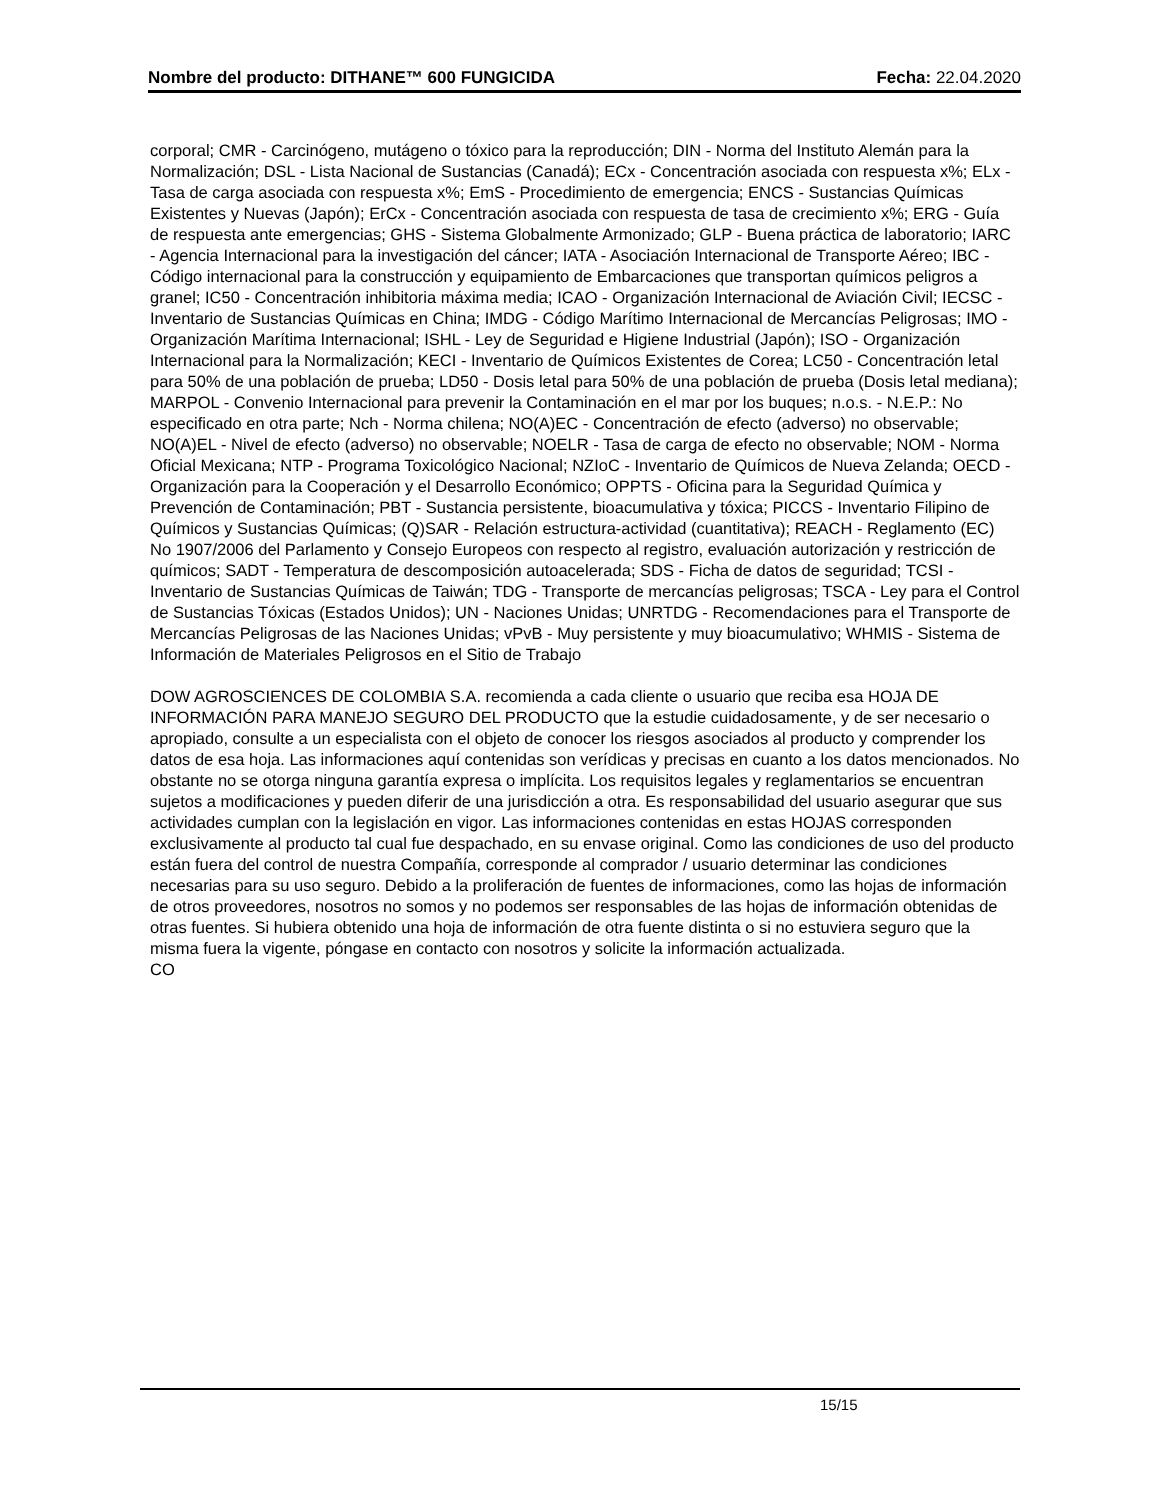Nombre del producto: DITHANE™ 600 FUNGICIDA Fecha: 22.04.2020
corporal; CMR - Carcinógeno, mutágeno o tóxico para la reproducción; DIN - Norma del Instituto Alemán para la Normalización; DSL - Lista Nacional de Sustancias (Canadá); ECx - Concentración asociada con respuesta x%; ELx - Tasa de carga asociada con respuesta x%; EmS - Procedimiento de emergencia; ENCS - Sustancias Químicas Existentes y Nuevas (Japón); ErCx - Concentración asociada con respuesta de tasa de crecimiento x%; ERG - Guía de respuesta ante emergencias; GHS - Sistema Globalmente Armonizado; GLP - Buena práctica de laboratorio; IARC - Agencia Internacional para la investigación del cáncer; IATA - Asociación Internacional de Transporte Aéreo; IBC - Código internacional para la construcción y equipamiento de Embarcaciones que transportan químicos peligros a granel; IC50 - Concentración inhibitoria máxima media; ICAO - Organización Internacional de Aviación Civil; IECSC - Inventario de Sustancias Químicas en China; IMDG - Código Marítimo Internacional de Mercancías Peligrosas; IMO - Organización Marítima Internacional; ISHL - Ley de Seguridad e Higiene Industrial (Japón); ISO - Organización Internacional para la Normalización; KECI - Inventario de Químicos Existentes de Corea; LC50 - Concentración letal para 50% de una población de prueba; LD50 - Dosis letal para 50% de una población de prueba (Dosis letal mediana); MARPOL - Convenio Internacional para prevenir la Contaminación en el mar por los buques; n.o.s. - N.E.P.: No especificado en otra parte; Nch - Norma chilena; NO(A)EC - Concentración de efecto (adverso) no observable; NO(A)EL - Nivel de efecto (adverso) no observable; NOELR - Tasa de carga de efecto no observable; NOM - Norma Oficial Mexicana; NTP - Programa Toxicológico Nacional; NZIoC - Inventario de Químicos de Nueva Zelanda; OECD - Organización para la Cooperación y el Desarrollo Económico; OPPTS - Oficina para la Seguridad Química y Prevención de Contaminación; PBT - Sustancia persistente, bioacumulativa y tóxica; PICCS - Inventario Filipino de Químicos y Sustancias Químicas; (Q)SAR - Relación estructura-actividad (cuantitativa); REACH - Reglamento (EC) No 1907/2006 del Parlamento y Consejo Europeos con respecto al registro, evaluación autorización y restricción de químicos; SADT - Temperatura de descomposición autoacelerada; SDS - Ficha de datos de seguridad; TCSI - Inventario de Sustancias Químicas de Taiwán; TDG - Transporte de mercancías peligrosas; TSCA - Ley para el Control de Sustancias Tóxicas (Estados Unidos); UN - Naciones Unidas; UNRTDG - Recomendaciones para el Transporte de Mercancías Peligrosas de las Naciones Unidas; vPvB - Muy persistente y muy bioacumulativo; WHMIS - Sistema de Información de Materiales Peligrosos en el Sitio de Trabajo
DOW AGROSCIENCES DE COLOMBIA S.A. recomienda a cada cliente o usuario que reciba esa HOJA DE INFORMACIÓN PARA MANEJO SEGURO DEL PRODUCTO que la estudie cuidadosamente, y de ser necesario o apropiado, consulte a un especialista con el objeto de conocer los riesgos asociados al producto y comprender los datos de esa hoja. Las informaciones aquí contenidas son verídicas y precisas en cuanto a los datos mencionados. No obstante no se otorga ninguna garantía expresa o implícita. Los requisitos legales y reglamentarios se encuentran sujetos a modificaciones y pueden diferir de una jurisdicción a otra. Es responsabilidad del usuario asegurar que sus actividades cumplan con la legislación en vigor. Las informaciones contenidas en estas HOJAS corresponden exclusivamente al producto tal cual fue despachado, en su envase original. Como las condiciones de uso del producto están fuera del control de nuestra Compañía, corresponde al comprador / usuario determinar las condiciones necesarias para su uso seguro. Debido a la proliferación de fuentes de informaciones, como las hojas de información de otros proveedores, nosotros no somos y no podemos ser responsables de las hojas de información obtenidas de otras fuentes. Si hubiera obtenido una hoja de información de otra fuente distinta o si no estuviera seguro que la misma fuera la vigente, póngase en contacto con nosotros y solicite la información actualizada.
CO
15/15